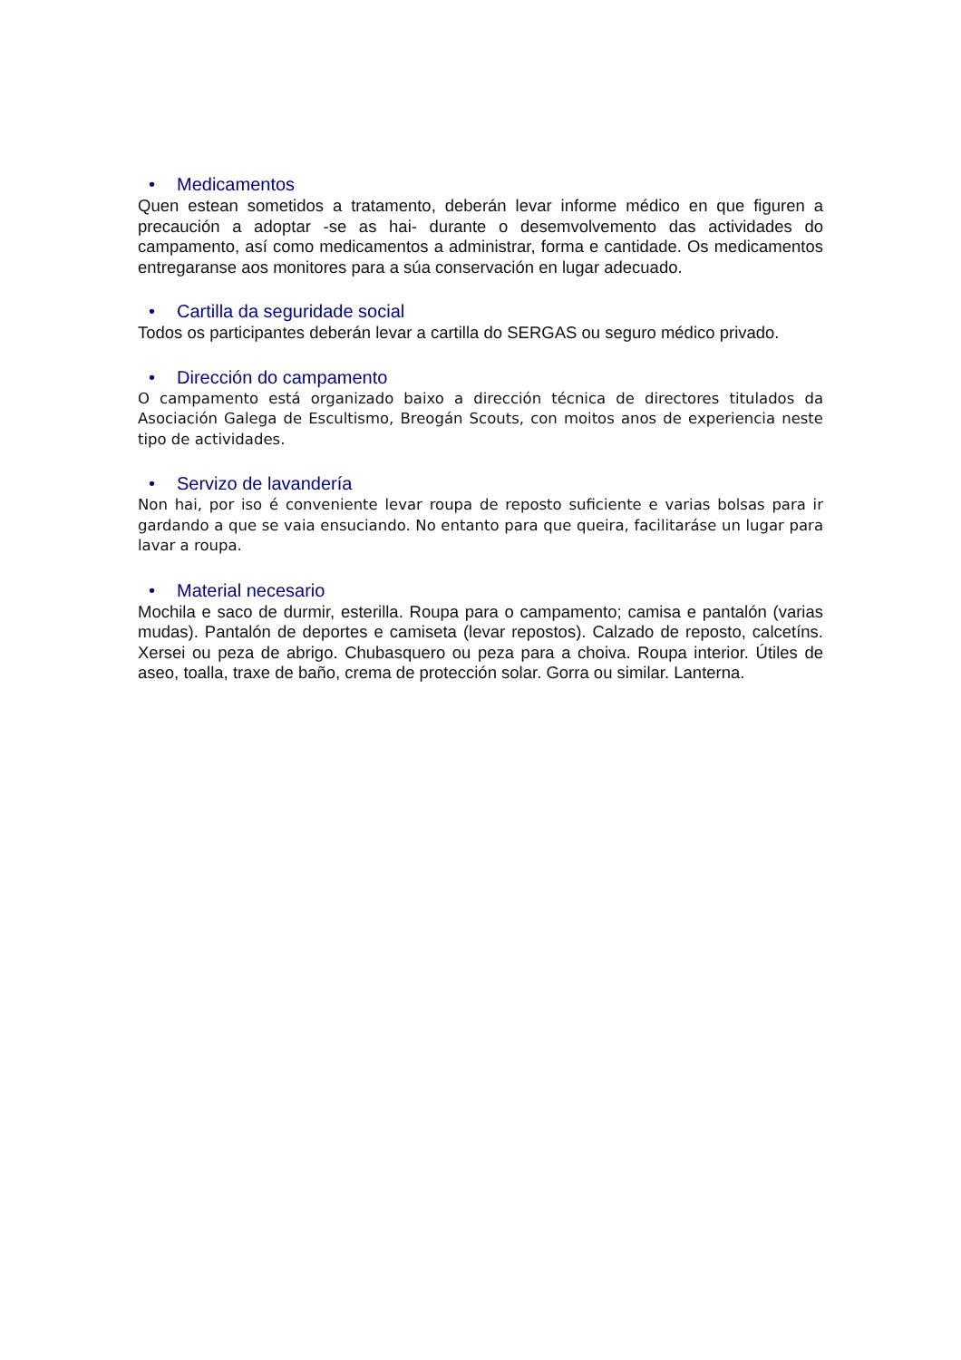• Medicamentos
Quen estean sometidos a tratamento, deberán levar informe médico en que figuren a precaución a adoptar -se as hai- durante o desemvolvemento das actividades do campamento, así como medicamentos a administrar, forma e cantidade. Os medicamentos entregaranse aos monitores para a súa conservación en lugar adecuado.
• Cartilla da seguridade social
Todos os participantes deberán levar a cartilla do SERGAS ou seguro médico privado.
• Dirección do campamento
O campamento está organizado baixo a dirección técnica de directores titulados da Asociación Galega de Escultismo, Breogán Scouts, con moitos anos de experiencia neste tipo de actividades.
• Servizo de lavandería
Non hai, por iso é conveniente levar roupa de reposto suficiente e varias bolsas para ir gardando a que se vaia ensuciando. No entanto para que queira, facilitaráse un lugar para lavar a roupa.
• Material necesario
Mochila e saco de durmir, esterilla. Roupa para o campamento; camisa e pantalón (varias mudas). Pantalón de deportes e camiseta (levar repostos). Calzado de reposto, calcetíns. Xersei ou peza de abrigo. Chubasquero ou peza para a choiva. Roupa interior. Útiles de aseo, toalla, traxe de baño, crema de protección solar. Gorra ou similar. Lanterna.